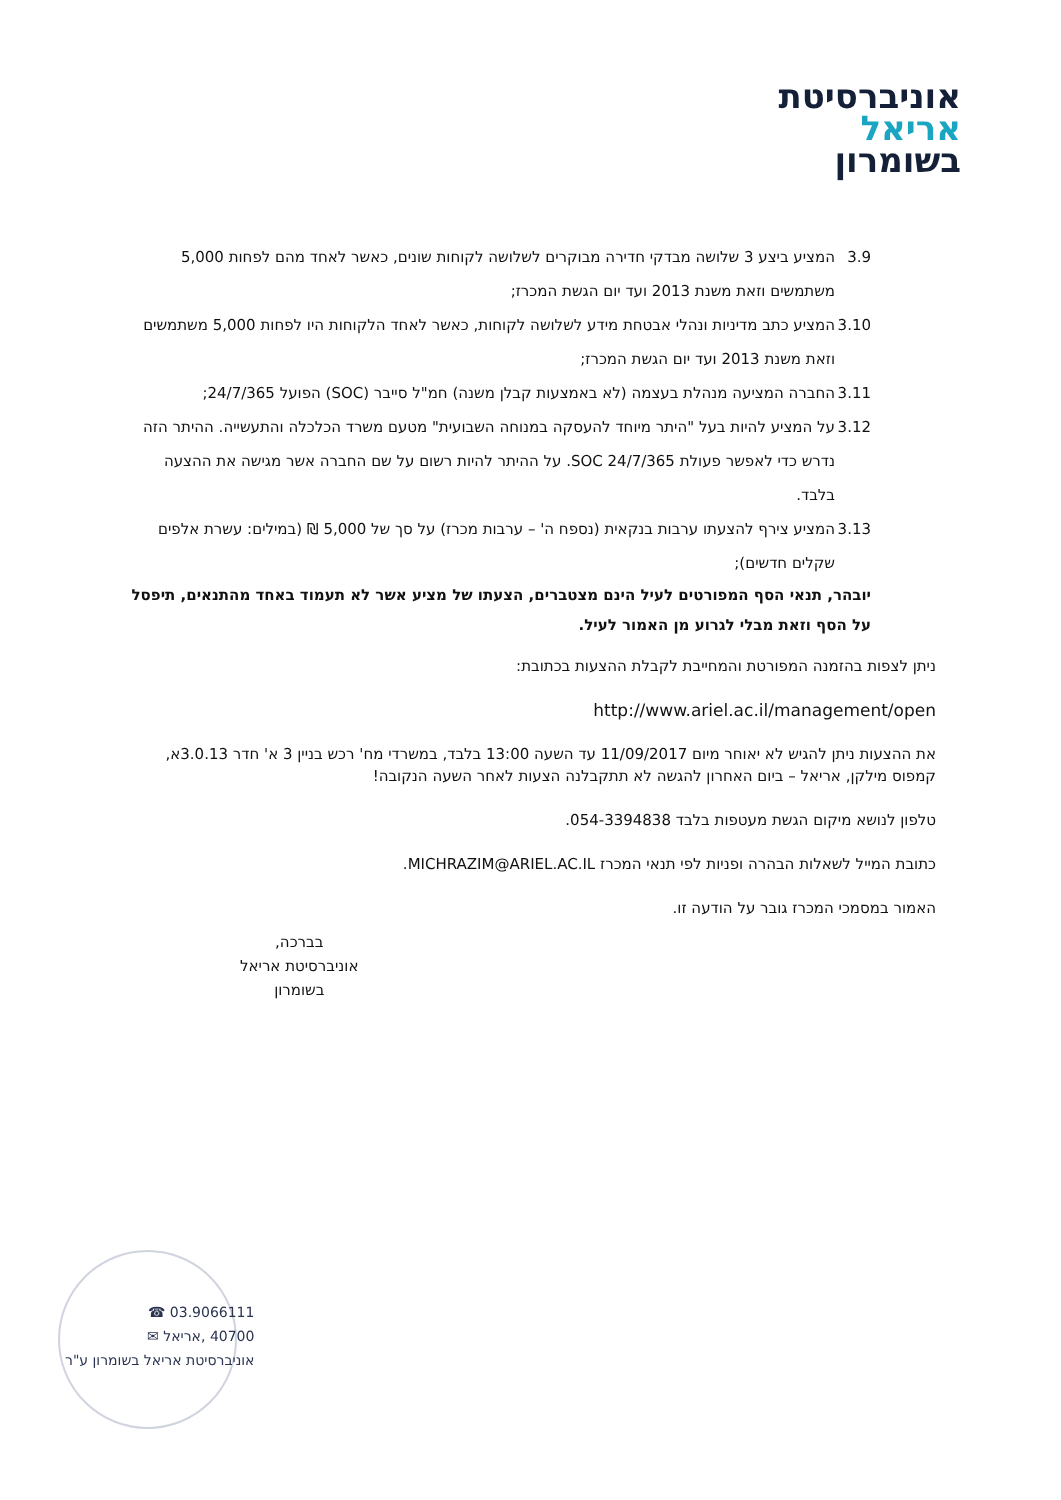אוניברסיטת
אריאל
בשומרון
3.9 המציע ביצע 3 שלושה מבדקי חדירה מבוקרים לשלושה לקוחות שונים, כאשר לאחד מהם לפחות 5,000 משתמשים וזאת משנת 2013 ועד יום הגשת המכרז;
3.10 המציע כתב מדיניות ונהלי אבטחת מידע לשלושה לקוחות, כאשר לאחד הלקוחות היו לפחות 5,000 משתמשים וזאת משנת 2013 ועד יום הגשת המכרז;
3.11 החברה המציעה מנהלת בעצמה (לא באמצעות קבלן משנה) חמ"ל סייבר (SOC) הפועל 24/7/365;
3.12 על המציע להיות בעל "היתר מיוחד להעסקה במנוחה השבועית" מטעם משרד הכלכלה והתעשייה. ההיתר הזה נדרש כדי לאפשר פעולת SOC 24/7/365. על ההיתר להיות רשום על שם החברה אשר מגישה את ההצעה בלבד.
3.13 המציע צירף להצעתו ערבות בנקאית (נספח ה' – ערבות מכרז) על סך של 5,000 ₪ (במילים: עשרת אלפים שקלים חדשים);
יובהר, תנאי הסף המפורטים לעיל הינם מצטברים, הצעתו של מציע אשר לא תעמוד באחד מהתנאים, תיפסל על הסף וזאת מבלי לגרוע מן האמור לעיל.
ניתן לצפות בהזמנה המפורטת והמחייבת לקבלת ההצעות בכתובת:
http://www.ariel.ac.il/management/open
את ההצעות ניתן להגיש לא יאוחר מיום 11/09/2017 עד השעה 13:00 בלבד, במשרדי מח' רכש בניין 3 א' חדר 3.0.13א, קמפוס מילקן, אריאל – ביום האחרון להגשה לא תתקבלנה הצעות לאחר השעה הנקובה!
טלפון לנושא מיקום הגשת מעטפות בלבד 054-3394838.
כתובת המייל לשאלות הבהרה ופניות לפי תנאי המכרז MICHRAZIM@ARIEL.AC.IL.
האמור במסמכי המכרז גובר על הודעה זו.
בברכה,
אוניברסיטת אריאל
בשומרון
03.9066111 ☎
40700 ,אריאל ✉
אוניברסיטת אריאל בשומרון ע"ר